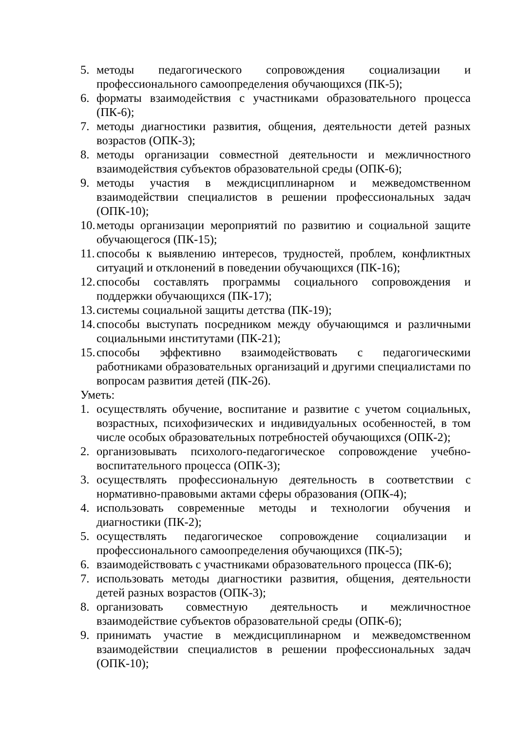5. методы педагогического сопровождения социализации и профессионального самоопределения обучающихся (ПК-5);
6. форматы взаимодействия с участниками образовательного процесса (ПК-6);
7. методы диагностики развития, общения, деятельности детей разных возрастов (ОПК-3);
8. методы организации совместной деятельности и межличностного взаимодействия субъектов образовательной среды (ОПК-6);
9. методы участия в междисциплинарном и межведомственном взаимодействии специалистов в решении профессиональных задач (ОПК-10);
10. методы организации мероприятий по развитию и социальной защите обучающегося (ПК-15);
11. способы к выявлению интересов, трудностей, проблем, конфликтных ситуаций и отклонений в поведении обучающихся (ПК-16);
12. способы составлять программы социального сопровождения и поддержки обучающихся (ПК-17);
13. системы социальной защиты детства (ПК-19);
14. способы выступать посредником между обучающимся и различными социальными институтами (ПК-21);
15. способы эффективно взаимодействовать с педагогическими работниками образовательных организаций и другими специалистами по вопросам развития детей (ПК-26).
Уметь:
1. осуществлять обучение, воспитание и развитие с учетом социальных, возрастных, психофизических и индивидуальных особенностей, в том числе особых образовательных потребностей обучающихся (ОПК-2);
2. организовывать психолого-педагогическое сопровождение учебно-воспитательного процесса (ОПК-3);
3. осуществлять профессиональную деятельность в соответствии с нормативно-правовыми актами сферы образования (ОПК-4);
4. использовать современные методы и технологии обучения и диагностики (ПК-2);
5. осуществлять педагогическое сопровождение социализации и профессионального самоопределения обучающихся (ПК-5);
6. взаимодействовать с участниками образовательного процесса (ПК-6);
7. использовать методы диагностики развития, общения, деятельности детей разных возрастов (ОПК-3);
8. организовать совместную деятельность и межличностное взаимодействие субъектов образовательной среды (ОПК-6);
9. принимать участие в междисциплинарном и межведомственном взаимодействии специалистов в решении профессиональных задач (ОПК-10);